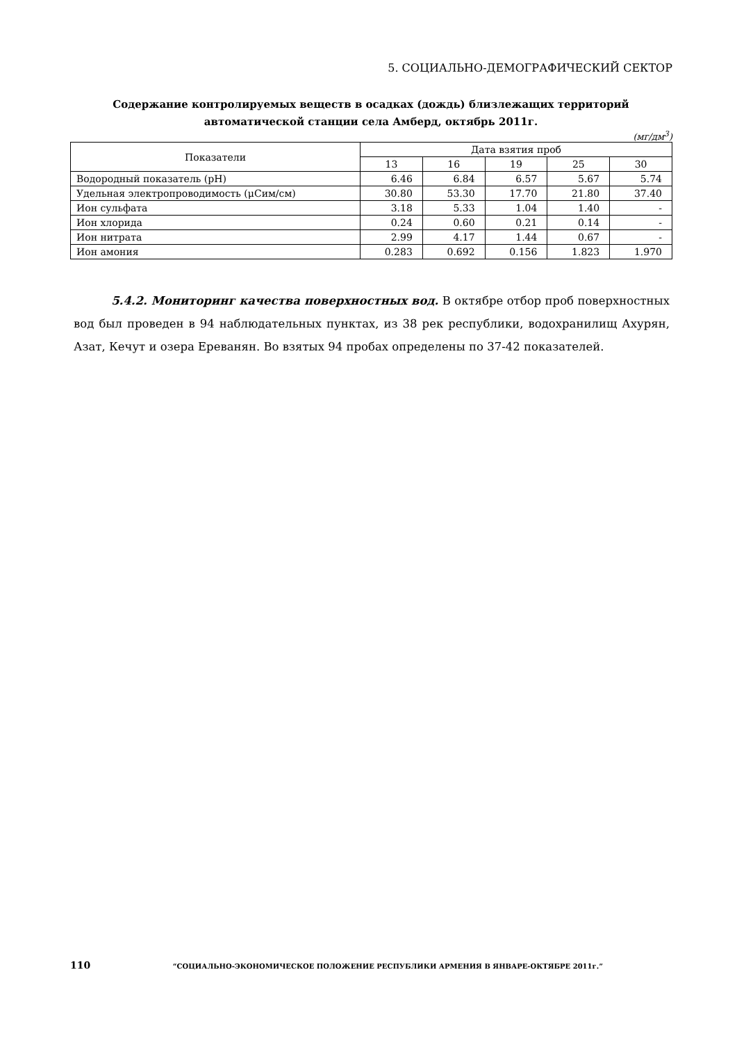5. СОЦИАЛЬНО-ДЕМОГРАФИЧЕСКИЙ СЕКТОР
Содержание контролируемых веществ в осадках (дождь) близлежащих территорий
автоматической станции села Амберд, октябрь 2011г.
(мг/дм<sup>3</sup>)
| Показатели | Дата взятия проб | | | | |
| --- | --- | --- | --- | --- | --- |
| | 13 | 16 | 19 | 25 | 30 |
| Водородный показатель (pH) | 6.46 | 6.84 | 6.57 | 5.67 | 5.74 |
| Удельная электропроводимость (μСим/см) | 30.80 | 53.30 | 17.70 | 21.80 | 37.40 |
| Ион сульфата | 3.18 | 5.33 | 1.04 | 1.40 | - |
| Ион хлорида | 0.24 | 0.60 | 0.21 | 0.14 | - |
| Ион нитрата | 2.99 | 4.17 | 1.44 | 0.67 | - |
| Ион амония | 0.283 | 0.692 | 0.156 | 1.823 | 1.970 |
5.4.2. Мониторинг качества поверхностных вод. В октябре отбор проб поверхностных вод был проведен в 94 наблюдательных пунктах, из 38 рек республики, водохранилищ Ахурян, Азат, Кечут и озера Ереванян. Во взятых 94 пробах определены по 37-42 показателей.
110 “СОЦИАЛЬНО-ЭКОНОМИЧЕСКОЕ ПОЛОЖЕНИЕ РЕСПУБЛИКИ АРМЕНИЯ В ЯНВАРЕ-ОКТЯБРЕ 2011г.”